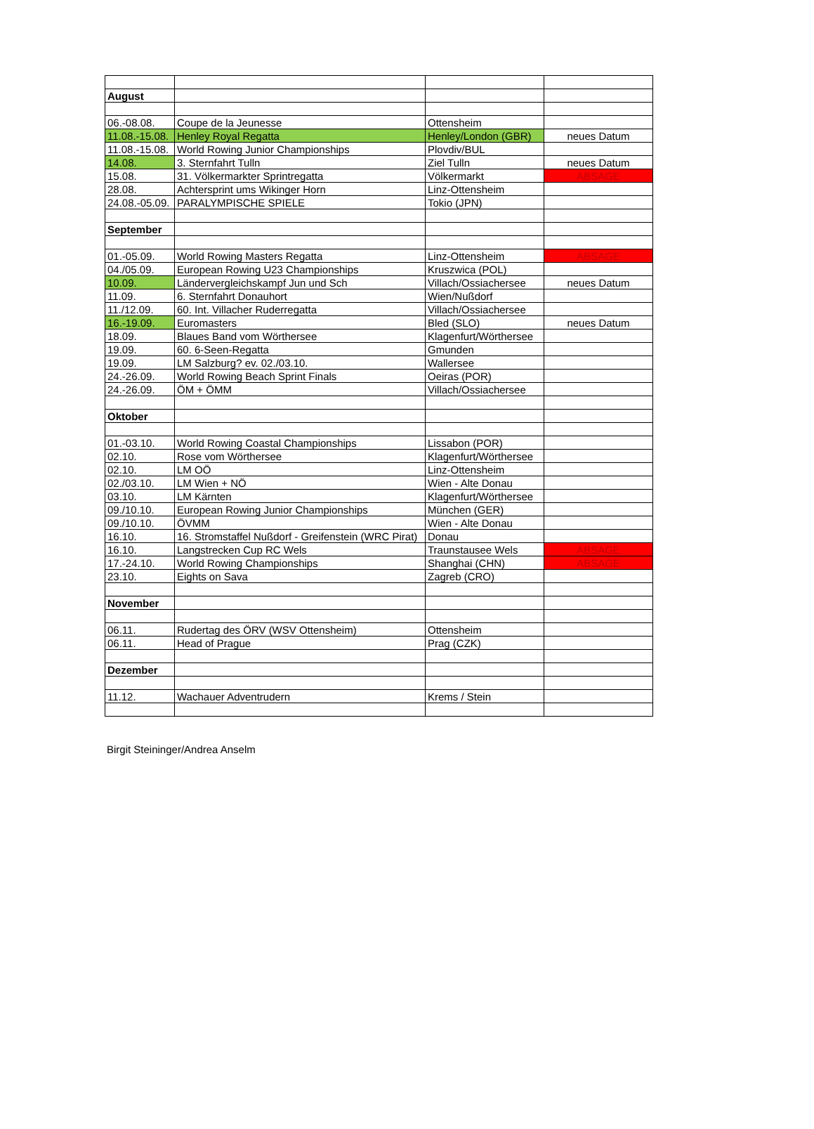| August | | | |
| 06.-08.08. | Coupe de la Jeunesse | Ottensheim | |
| 11.08.-15.08. | Henley Royal Regatta | Henley/London (GBR) | neues Datum |
| 11.08.-15.08. | World Rowing Junior Championships | Plovdiv/BUL | |
| 14.08. | 3. Sternfahrt Tulln | Ziel Tulln | neues Datum |
| 15.08. | 31. Völkermarkter Sprintregatta | Völkermarkt | ABSAGE |
| 28.08. | Achtersprint ums Wikinger Horn | Linz-Ottensheim | |
| 24.08.-05.09. | PARALYMPISCHE SPIELE | Tokio (JPN) | |
| September | | | |
| 01.-05.09. | World Rowing Masters Regatta | Linz-Ottensheim | ABSAGE |
| 04./05.09. | European Rowing U23 Championships | Kruszwica (POL) | |
| 10.09. | Ländervergleichskampf Jun und Sch | Villach/Ossiachersee | neues Datum |
| 11.09. | 6. Sternfahrt Donauhort | Wien/Nußdorf | |
| 11./12.09. | 60. Int. Villacher Ruderregatta | Villach/Ossiachersee | |
| 16.-19.09. | Euromasters | Bled (SLO) | neues Datum |
| 18.09. | Blaues Band vom Wörthersee | Klagenfurt/Wörthersee | |
| 19.09. | 60. 6-Seen-Regatta | Gmunden | |
| 19.09. | LM Salzburg? ev. 02./03.10. | Wallersee | |
| 24.-26.09. | World Rowing Beach Sprint Finals | Oeiras (POR) | |
| 24.-26.09. | ÖM + ÖMM | Villach/Ossiachersee | |
| Oktober | | | |
| 01.-03.10. | World Rowing Coastal Championships | Lissabon (POR) | |
| 02.10. | Rose vom Wörthersee | Klagenfurt/Wörthersee | |
| 02.10. | LM OÖ | Linz-Ottensheim | |
| 02./03.10. | LM Wien + NÖ | Wien - Alte Donau | |
| 03.10. | LM Kärnten | Klagenfurt/Wörthersee | |
| 09./10.10. | European Rowing Junior Championships | München (GER) | |
| 09./10.10. | ÖVMM | Wien - Alte Donau | |
| 16.10. | 16. Stromstaffel Nußdorf - Greifenstein (WRC Pirat) | Donau | |
| 16.10. | Langstrecken Cup RC Wels | Traunstausee Wels | ABSAGE |
| 17.-24.10. | World Rowing Championships | Shanghai (CHN) | ABSAGE |
| 23.10. | Eights on Sava | Zagreb (CRO) | |
| November | | | |
| 06.11. | Rudertag des ÖRV (WSV Ottensheim) | Ottensheim | |
| 06.11. | Head of Prague | Prag (CZK) | |
| Dezember | | | |
| 11.12. | Wachauer Adventrudern | Krems / Stein | |
Birgit Steininger/Andrea Anselm